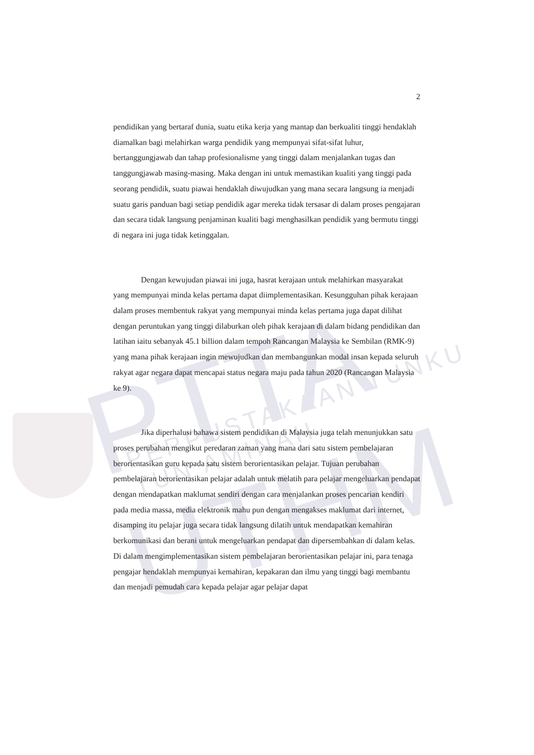PTTA UTHM PERPUSTAKAAN TUNKU TUN AMINAH
2
pendidikan yang bertaraf dunia, suatu etika kerja yang mantap dan berkualiti tinggi hendaklah diamalkan bagi melahirkan warga pendidik yang mempunyai sifat-sifat luhur, bertanggungjawab dan tahap profesionalisme yang tinggi dalam menjalankan tugas dan tanggungjawab masing-masing. Maka dengan ini untuk memastikan kualiti yang tinggi pada seorang pendidik, suatu piawai hendaklah diwujudkan yang mana secara langsung ia menjadi suatu garis panduan bagi setiap pendidik agar mereka tidak tersasar di dalam proses pengajaran dan secara tidak langsung penjaminan kualiti bagi menghasilkan pendidik yang bermutu tinggi di negara ini juga tidak ketinggalan.
Dengan kewujudan piawai ini juga, hasrat kerajaan untuk melahirkan masyarakat yang mempunyai minda kelas pertama dapat diimplementasikan. Kesungguhan pihak kerajaan dalam proses membentuk rakyat yang mempunyai minda kelas pertama juga dapat dilihat dengan peruntukan yang tinggi dilaburkan oleh pihak kerajaan di dalam bidang pendidikan dan latihan iaitu sebanyak 45.1 billion dalam tempoh Rancangan Malaysia ke Sembilan (RMK-9) yang mana pihak kerajaan ingin mewujudkan dan membangunkan modal insan kepada seluruh rakyat agar negara dapat mencapai status negara maju pada tahun 2020 (Rancangan Malaysia ke 9).
Jika diperhalusi bahawa sistem pendidikan di Malaysia juga telah menunjukkan satu proses perubahan mengikut peredaran zaman yang mana dari satu sistem pembelajaran berorientasikan guru kepada satu sistem berorientasikan pelajar. Tujuan perubahan pembelajaran berorientasikan pelajar adalah untuk melatih para pelajar mengeluarkan pendapat dengan mendapatkan maklumat sendiri dengan cara menjalankan proses pencarian kendiri pada media massa, media elektronik mahu pun dengan mengakses maklumat dari internet, disamping itu pelajar juga secara tidak langsung dilatih untuk mendapatkan kemahiran berkomunikasi dan berani untuk mengeluarkan pendapat dan dipersembahkan di dalam kelas. Di dalam mengimplementasikan sistem pembelajaran berorientasikan pelajar ini, para tenaga pengajar hendaklah mempunyai kemahiran, kepakaran dan ilmu yang tinggi bagi membantu dan menjadi pemudah cara kepada pelajar agar pelajar dapat